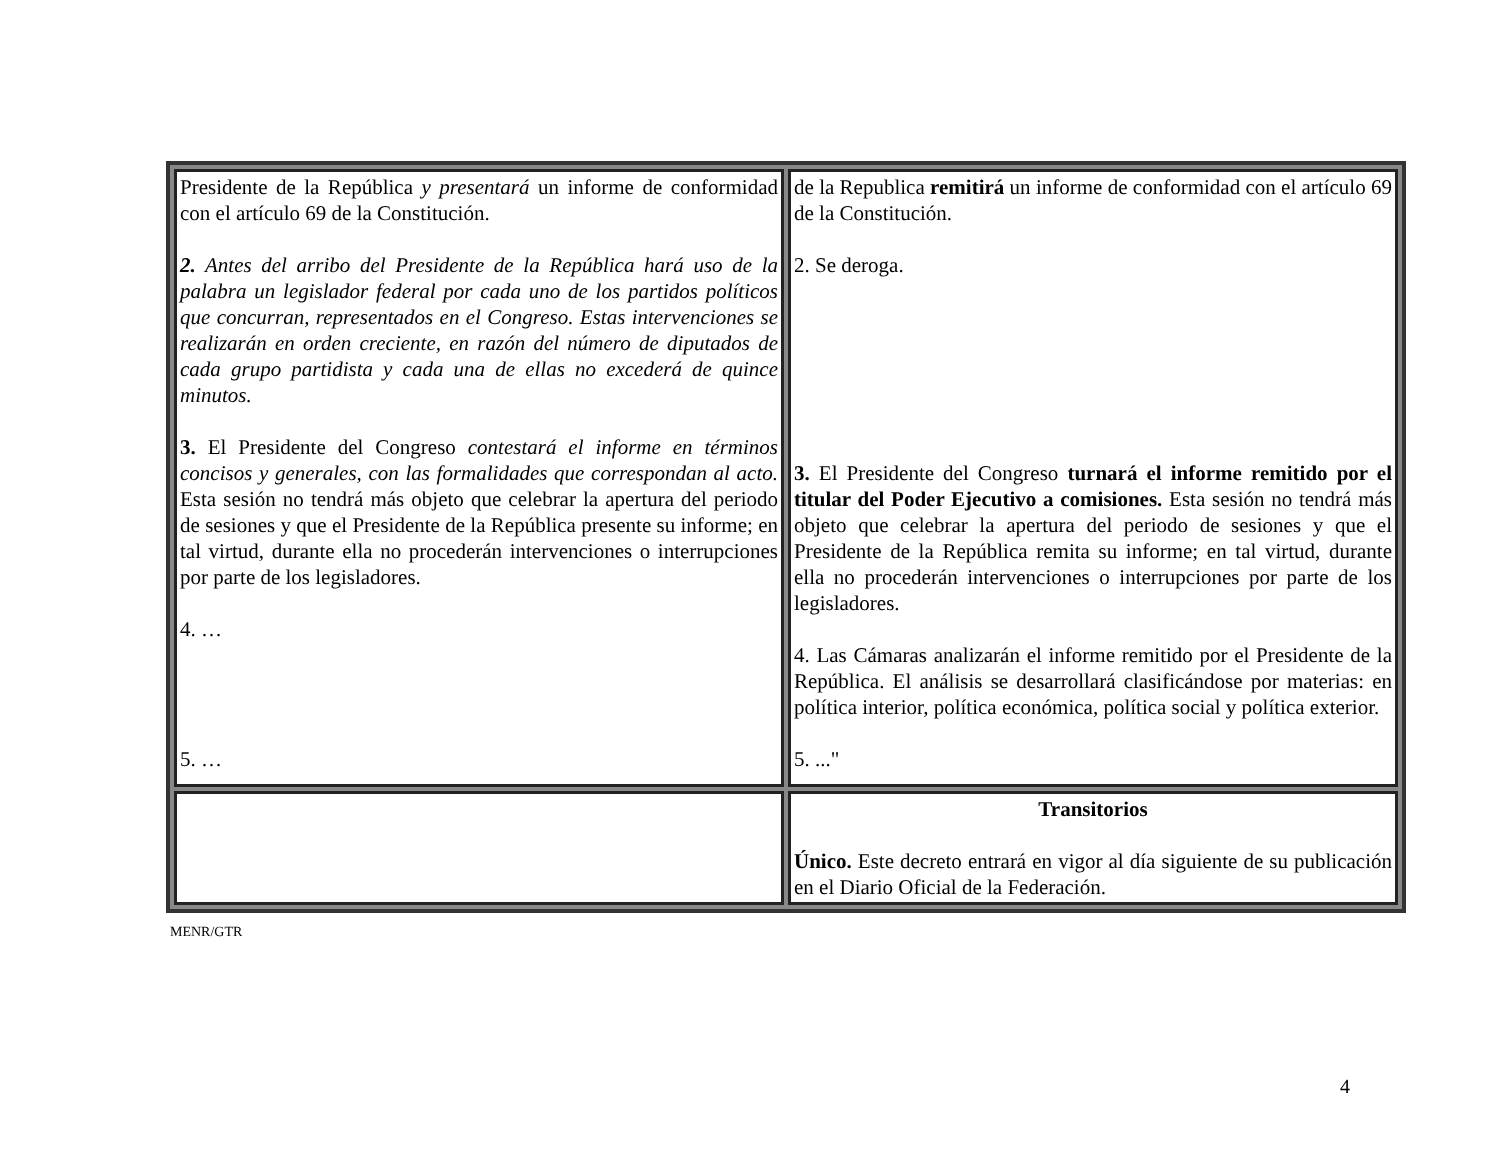| Presidente de la República y presentará un informe de conformidad con el artículo 69 de la Constitución. 2. Antes del arribo del Presidente de la República hará uso de la palabra un legislador federal por cada uno de los partidos políticos que concurran, representados en el Congreso. Estas intervenciones se realizarán en orden creciente, en razón del número de diputados de cada grupo partidista y cada una de ellas no excederá de quince minutos. 3. El Presidente del Congreso contestará el informe en términos concisos y generales, con las formalidades que correspondan al acto. Esta sesión no tendrá más objeto que celebrar la apertura del periodo de sesiones y que el Presidente de la República presente su informe; en tal virtud, durante ella no procederán intervenciones o interrupciones por parte de los legisladores. 4. … 5. … | de la Republica remitirá un informe de conformidad con el artículo 69 de la Constitución. 2. Se deroga. 3. El Presidente del Congreso turnará el informe remitido por el titular del Poder Ejecutivo a comisiones. Esta sesión no tendrá más objeto que celebrar la apertura del periodo de sesiones y que el Presidente de la República remita su informe; en tal virtud, durante ella no procederán intervenciones o interrupciones por parte de los legisladores. 4. Las Cámaras analizarán el informe remitido por el Presidente de la República. El análisis se desarrollará clasificándose por materias: en política interior, política económica, política social y política exterior. 5. ..." |
| | Transitorios Único. Este decreto entrará en vigor al día siguiente de su publicación en el Diario Oficial de la Federación. |
MENR/GTR
4